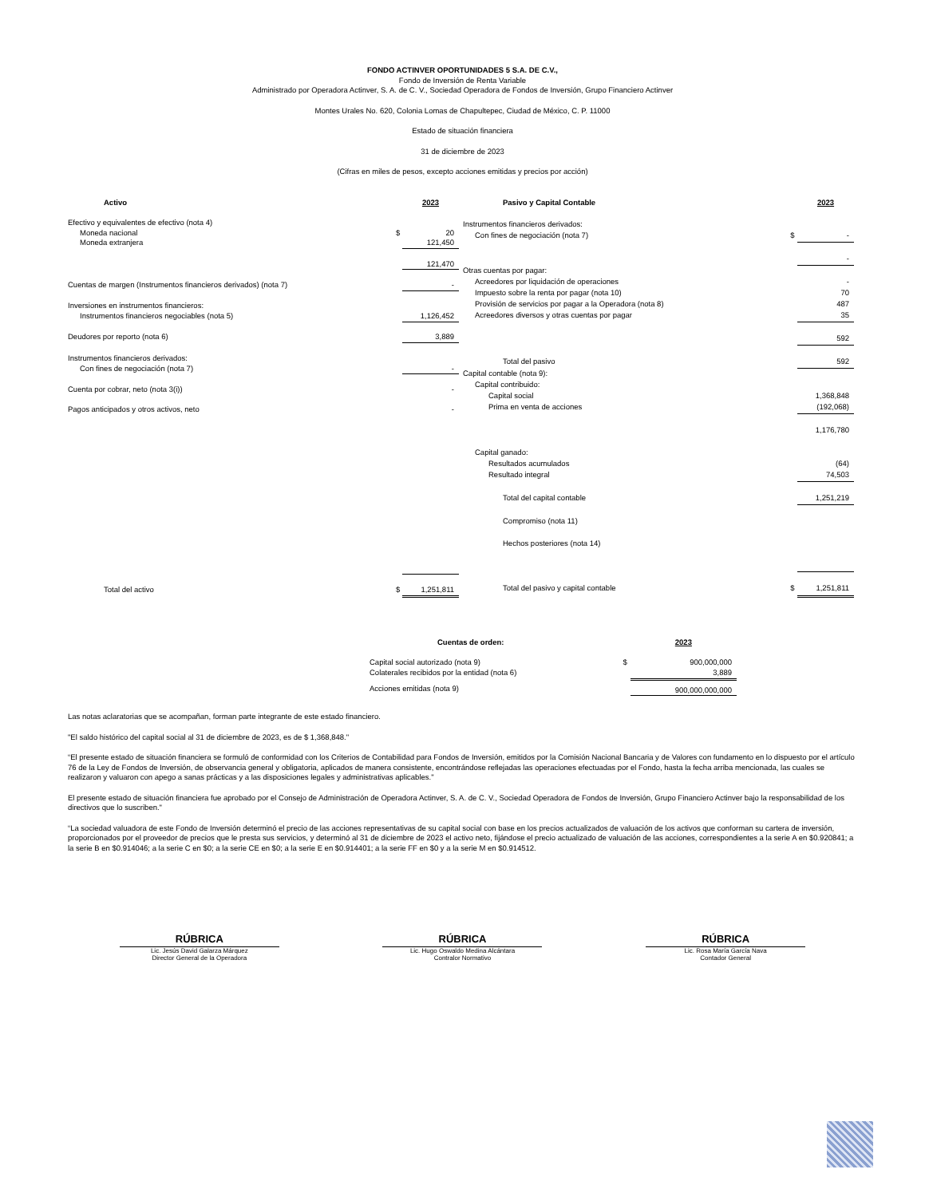FONDO ACTINVER OPORTUNIDADES 5 S.A. DE C.V.,
Fondo de Inversión de Renta Variable
Administrado por Operadora Actinver, S. A. de C. V., Sociedad Operadora de Fondos de Inversión, Grupo Financiero Actinver
Montes Urales No. 620, Colonia Lomas de Chapultepec, Ciudad de México, C. P. 11000
Estado de situación financiera
31 de diciembre de 2023
(Cifras en miles de pesos, excepto acciones emitidas y precios por acción)
| Activo | | 2023 |
| Efectivo y equivalentes de efectivo (nota 4) | | |
| Moneda nacional | $ | 20 |
| Moneda extranjera | | 121,450 |
| | | 121,470 |
| Cuentas de margen (Instrumentos financieros derivados) (nota 7) | | - |
| Inversiones en instrumentos financieros: | | |
| Instrumentos financieros negociables (nota 5) | | 1,126,452 |
| Deudores por reporto (nota 6) | | 3,889 |
| Instrumentos financieros derivados: | | |
| Con fines de negociación (nota 7) | | - |
| Cuenta por cobrar, neto (nota 3(i)) | | - |
| Pagos anticipados y otros activos, neto | | - |
| Total del activo | $ | 1,251,811 |
| Pasivo y Capital Contable | | 2023 |
| Instrumentos financieros derivados: | | |
| Con fines de negociación (nota 7) | $ | - |
| | | - |
| Otras cuentas por pagar: | | |
| Acreedores por liquidación de operaciones | | - |
| Impuesto sobre la renta por pagar (nota 10) | | 70 |
| Provisión de servicios por pagar a la Operadora (nota 8) | | 487 |
| Acreedores diversos y otras cuentas por pagar | | 35 |
| | | 592 |
| Total del pasivo | | 592 |
| Capital contable (nota 9): | | |
| Capital contribuido: | | |
| Capital social | | 1,368,848 |
| Prima en venta de acciones | | (192,068) |
| | | 1,176,780 |
| Capital ganado: | | |
| Resultados acumulados | | (64) |
| Resultado integral | | 74,503 |
| Total del capital contable | | 1,251,219 |
| Compromiso (nota 11) | | |
| Hechos posteriores (nota 14) | | |
| Total del pasivo y capital contable | $ | 1,251,811 |
| Cuentas de orden: | | 2023 |
| Capital social autorizado (nota 9) | $ | 900,000,000 |
| Colaterales recibidos por la entidad (nota 6) | | 3,889 |
| Acciones emitidas (nota 9) | | 900,000,000,000 |
Las notas aclaratorias que se acompañan, forman parte integrante de este estado financiero.
"El saldo histórico del capital social al 31 de diciembre de 2023, es de $ 1,368,848."
“El presente estado de situación financiera se formuló de conformidad con los Criterios de Contabilidad para Fondos de Inversión, emitidos por la Comisión Nacional Bancaria y de Valores con fundamento en lo dispuesto por el artículo 76 de la Ley de Fondos de Inversión, de observancia general y obligatoria, aplicados de manera consistente, encontrándose reflejadas las operaciones efectuadas por el Fondo, hasta la fecha arriba mencionada, las cuales se realizaron y valuaron con apego a sanas prácticas y a las disposiciones legales y administrativas aplicables."
El presente estado de situación financiera fue aprobado por el Consejo de Administración de Operadora Actinver, S. A. de C. V., Sociedad Operadora de Fondos de Inversión, Grupo Financiero Actinver bajo la responsabilidad de los directivos que lo suscriben."
“La sociedad valuadora de este Fondo de Inversión determinó el precio de las acciones representativas de su capital social con base en los precios actualizados de valuación de los activos que conforman su cartera de inversión, proporcionados por el proveedor de precios que le presta sus servicios, y determinó al 31 de diciembre de 2023 el activo neto, fijándose el precio actualizado de valuación de las acciones, correspondientes a la serie A en $0.920841; a la serie B en $0.914046; a la serie C en $0; a la serie CE en $0; a la serie E en $0.914401; a la serie FF en $0 y a la serie M en $0.914512.
RÚBRICA
Lic. Jesús David Galarza Márquez
Director General de la Operadora
RÚBRICA
Lic. Hugo Oswaldo Medina Alcántara
Contralor Normativo
RÚBRICA
Lic. Rosa María García Nava
Contador General